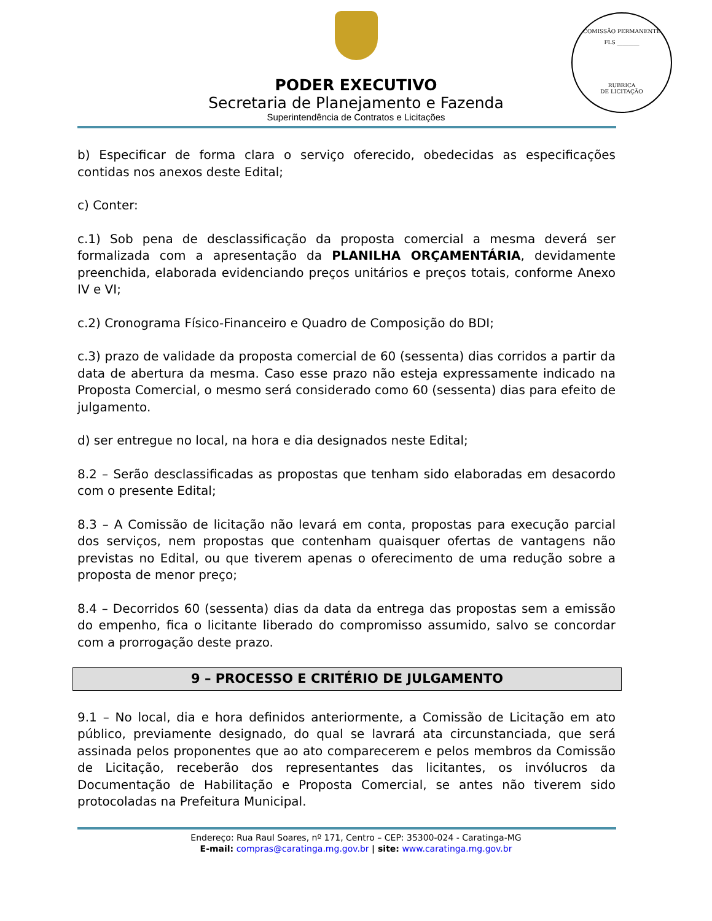PODER EXECUTIVO
Secretaria de Planejamento e Fazenda
Superintendência de Contratos e Licitações
COMISSÃO PERMANENTE
FLS ________
RUBRICA
DE LICITAÇÃO
b) Especificar de forma clara o serviço oferecido, obedecidas as especificações contidas nos anexos deste Edital;
c) Conter:
c.1) Sob pena de desclassificação da proposta comercial a mesma deverá ser formalizada com a apresentação da PLANILHA ORÇAMENTÁRIA, devidamente preenchida, elaborada evidenciando preços unitários e preços totais, conforme Anexo IV e VI;
c.2) Cronograma Físico-Financeiro e Quadro de Composição do BDI;
c.3) prazo de validade da proposta comercial de 60 (sessenta) dias corridos a partir da data de abertura da mesma. Caso esse prazo não esteja expressamente indicado na Proposta Comercial, o mesmo será considerado como 60 (sessenta) dias para efeito de julgamento.
d) ser entregue no local, na hora e dia designados neste Edital;
8.2 – Serão desclassificadas as propostas que tenham sido elaboradas em desacordo com o presente Edital;
8.3 – A Comissão de licitação não levará em conta, propostas para execução parcial dos serviços, nem propostas que contenham quaisquer ofertas de vantagens não previstas no Edital, ou que tiverem apenas o oferecimento de uma redução sobre a proposta de menor preço;
8.4 – Decorridos 60 (sessenta) dias da data da entrega das propostas sem a emissão do empenho, fica o licitante liberado do compromisso assumido, salvo se concordar com a prorrogação deste prazo.
9 – PROCESSO E CRITÉRIO DE JULGAMENTO
9.1 – No local, dia e hora definidos anteriormente, a Comissão de Licitação em ato público, previamente designado, do qual se lavrará ata circunstanciada, que será assinada pelos proponentes que ao ato comparecerem e pelos membros da Comissão de Licitação, receberão dos representantes das licitantes, os invólucros da Documentação de Habilitação e Proposta Comercial, se antes não tiverem sido protocoladas na Prefeitura Municipal.
Endereço: Rua Raul Soares, nº 171, Centro – CEP: 35300-024 - Caratinga-MG
E-mail: compras@caratinga.mg.gov.br | site: www.caratinga.mg.gov.br